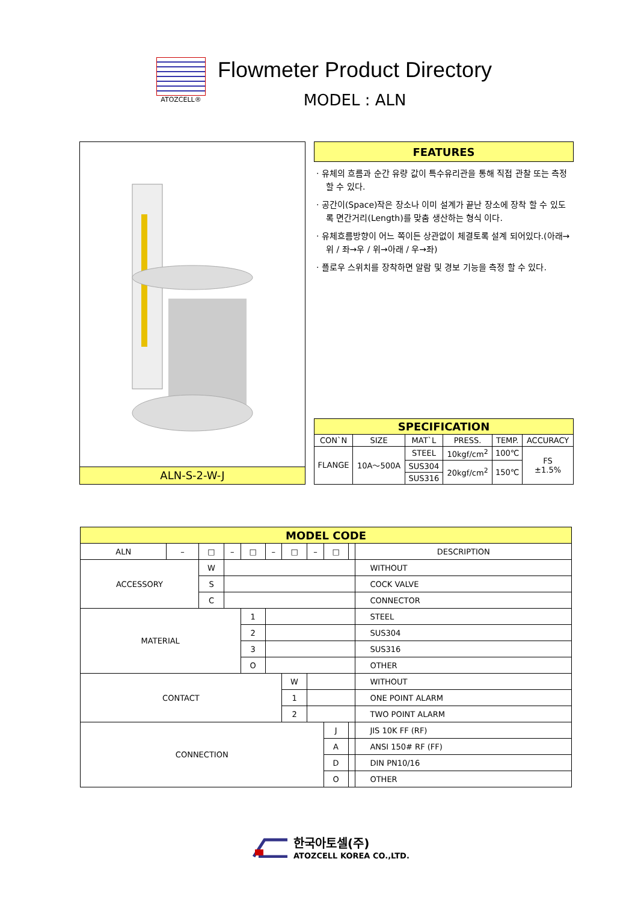ATOZCELL®
Flowmeter Product Directory
MODEL : ALN
ALN-S-2-W-J
FEATURES
· 유체의 흐름과 순간 유량 값이 특수유리관을 통해 직접 관찰 또는 측정할 수 있다.
· 공간이(Space)작은 장소나 이미 설계가 끝난 장소에 장착 할 수 있도록 면간거리(Length)를 맞춤 생산하는 형식 이다.
· 유체흐름방향이 어느 쪽이든 상관없이 체결토록 설계 되어있다.(아래→위 / 좌→우 / 위→아래 / 우→좌)
· 플로우 스위치를 장착하면 알람 및 경보 기능을 측정 할 수 있다.
| SPECIFICATION | | | | | |
| CON`N | SIZE | MAT`L | PRESS. | TEMP. | ACCURACY |
| FLANGE | 10A～500A | STEEL | 10kgf/cm<sup>2</sup> | 100℃ | FS ±1.5% |
| | | SUS304 | 20kgf/cm<sup>2</sup> | 150℃ | |
| | | SUS316 | | | |
| MODEL CODE | | | | | | | | | | |
| ALN | – | □ | – | □ | – | □ | – | □ | | DESCRIPTION |
| ACCESSORY | | W | | | | | | | | WITHOUT |
| | | S | | | | | | | | COCK VALVE |
| | | C | | | | | | | | CONNECTOR |
| MATERIAL | | | | 1 | | | | | | STEEL |
| | | | | 2 | | | | | | SUS304 |
| | | | | 3 | | | | | | SUS316 |
| | | | | O | | | | | | OTHER |
| CONTACT | | | | | | W | | | | WITHOUT |
| | | | | | | 1 | | | | ONE POINT ALARM |
| | | | | | | 2 | | | | TWO POINT ALARM |
| CONNECTION | | | | | | | | J | | JIS 10K FF (RF) |
| | | | | | | | | A | | ANSI 150# RF (FF) |
| | | | | | | | | D | | DIN PN10/16 |
| | | | | | | | | O | | OTHER |
한국아토셀(주)
ATOZCELL KOREA CO.,LTD.